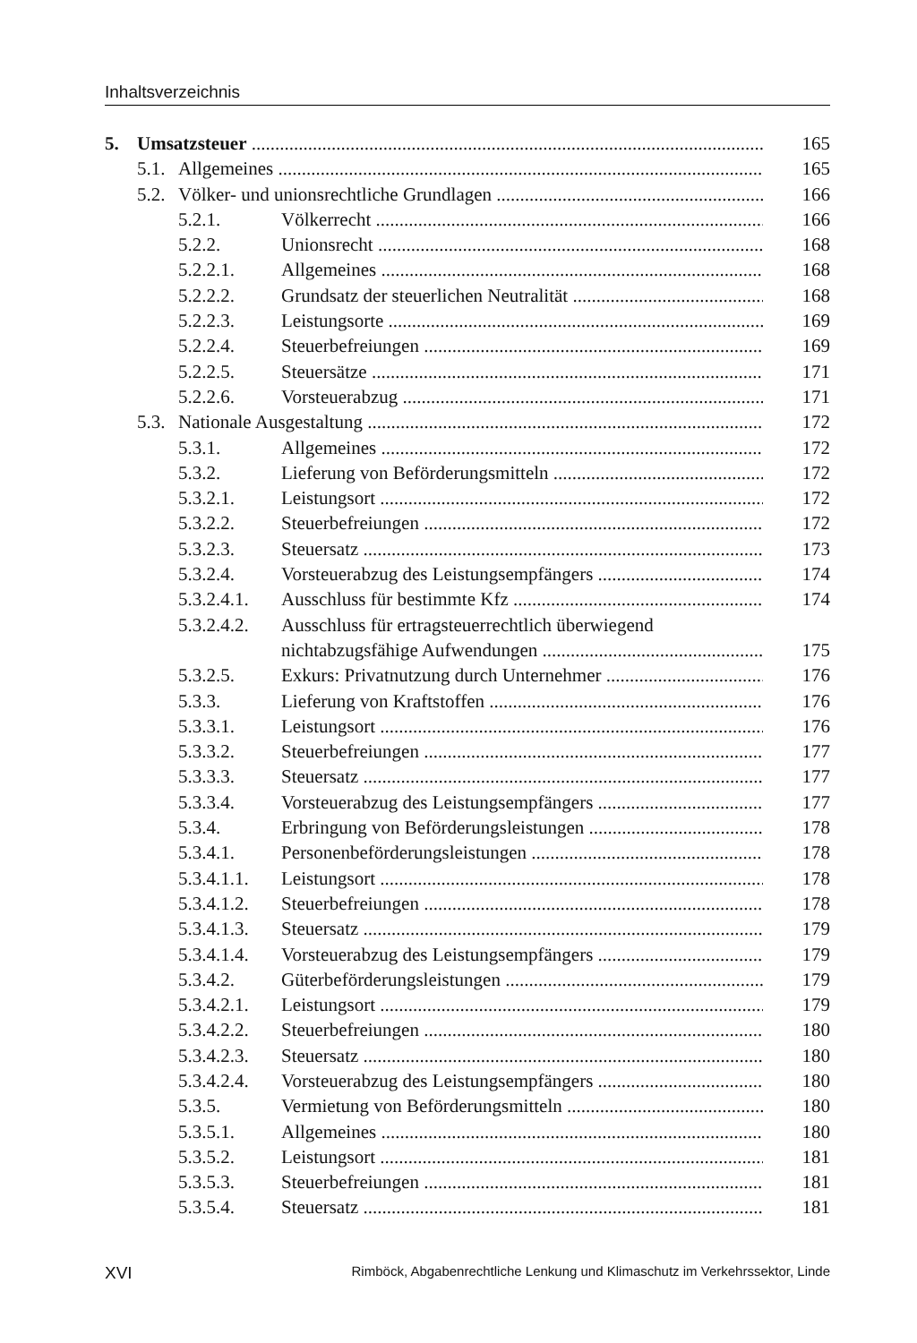Inhaltsverzeichnis
5. Umsatzsteuer 165
5.1. Allgemeines 165
5.2. Völker- und unionsrechtliche Grundlagen 166
5.2.1. Völkerrecht 166
5.2.2. Unionsrecht 168
5.2.2.1. Allgemeines 168
5.2.2.2. Grundsatz der steuerlichen Neutralität 168
5.2.2.3. Leistungsorte 169
5.2.2.4. Steuerbefreiungen 169
5.2.2.5. Steuersätze 171
5.2.2.6. Vorsteuerabzug 171
5.3. Nationale Ausgestaltung 172
5.3.1. Allgemeines 172
5.3.2. Lieferung von Beförderungsmitteln 172
5.3.2.1. Leistungsort 172
5.3.2.2. Steuerbefreiungen 172
5.3.2.3. Steuersatz 173
5.3.2.4. Vorsteuerabzug des Leistungsempfängers 174
5.3.2.4.1. Ausschluss für bestimmte Kfz 174
5.3.2.4.2. Ausschluss für ertragsteuerrechtlich überwiegend
nichtabzugsfähige Aufwendungen 175
5.3.2.5. Exkurs: Privatnutzung durch Unternehmer 176
5.3.3. Lieferung von Kraftstoffen 176
5.3.3.1. Leistungsort 176
5.3.3.2. Steuerbefreiungen 177
5.3.3.3. Steuersatz 177
5.3.3.4. Vorsteuerabzug des Leistungsempfängers 177
5.3.4. Erbringung von Beförderungsleistungen 178
5.3.4.1. Personenbeförderungsleistungen 178
5.3.4.1.1. Leistungsort 178
5.3.4.1.2. Steuerbefreiungen 178
5.3.4.1.3. Steuersatz 179
5.3.4.1.4. Vorsteuerabzug des Leistungsempfängers 179
5.3.4.2. Güterbeförderungsleistungen 179
5.3.4.2.1. Leistungsort 179
5.3.4.2.2. Steuerbefreiungen 180
5.3.4.2.3. Steuersatz 180
5.3.4.2.4. Vorsteuerabzug des Leistungsempfängers 180
5.3.5. Vermietung von Beförderungsmitteln 180
5.3.5.1. Allgemeines 180
5.3.5.2. Leistungsort 181
5.3.5.3. Steuerbefreiungen 181
5.3.5.4. Steuersatz 181
XVI Rimböck, Abgabenrechtliche Lenkung und Klimaschutz im Verkehrssektor, Linde